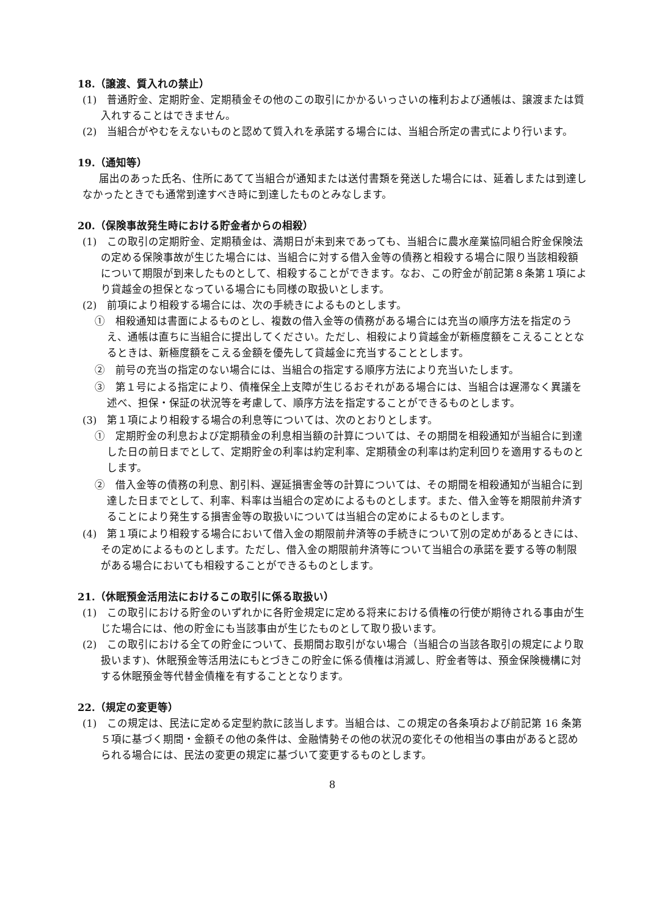18.（譲渡、質入れの禁止）
(1)　普通貯金、定期貯金、定期積金その他のこの取引にかかるいっさいの権利および通帳は、譲渡または質入れすることはできません。
(2)　当組合がやむをえないものと認めて質入れを承諾する場合には、当組合所定の書式により行います。
19.（通知等）
届出のあった氏名、住所にあてて当組合が通知または送付書類を発送した場合には、延着しまたは到達しなかったときでも通常到達すべき時に到達したものとみなします。
20.（保険事故発生時における貯金者からの相殺）
(1)　この取引の定期貯金、定期積金は、満期日が未到来であっても、当組合に農水産業協同組合貯金保険法の定める保険事故が生じた場合には、当組合に対する借入金等の債務と相殺する場合に限り当該相殺額について期限が到来したものとして、相殺することができます。なお、この貯金が前記第８条第１項により貸越金の担保となっている場合にも同様の取扱いとします。
(2)　前項により相殺する場合には、次の手続きによるものとします。
①　相殺通知は書面によるものとし、複数の借入金等の債務がある場合には充当の順序方法を指定のうえ、通帳は直ちに当組合に提出してください。ただし、相殺により貸越金が新極度額をこえることとなるときは、新極度額をこえる金額を優先して貸越金に充当することとします。
②　前号の充当の指定のない場合には、当組合の指定する順序方法により充当いたします。
③　第１号による指定により、債権保全上支障が生じるおそれがある場合には、当組合は遅滞なく異議を述べ、担保・保証の状況等を考慮して、順序方法を指定することができるものとします。
(3)　第１項により相殺する場合の利息等については、次のとおりとします。
①　定期貯金の利息および定期積金の利息相当額の計算については、その期間を相殺通知が当組合に到達した日の前日までとして、定期貯金の利率は約定利率、定期積金の利率は約定利回りを適用するものとします。
②　借入金等の債務の利息、割引料、遅延損害金等の計算については、その期間を相殺通知が当組合に到達した日までとして、利率、料率は当組合の定めによるものとします。また、借入金等を期限前弁済することにより発生する損害金等の取扱いについては当組合の定めによるものとします。
(4)　第１項により相殺する場合において借入金の期限前弁済等の手続きについて別の定めがあるときには、その定めによるものとします。ただし、借入金の期限前弁済等について当組合の承諾を要する等の制限がある場合においても相殺することができるものとします。
21.（休眠預金活用法におけるこの取引に係る取扱い）
(1)　この取引における貯金のいずれかに各貯金規定に定める将来における債権の行使が期待される事由が生じた場合には、他の貯金にも当該事由が生じたものとして取り扱います。
(2)　この取引における全ての貯金について、長期間お取引がない場合（当組合の当該各取引の規定により取扱います)、休眠預金等活用法にもとづきこの貯金に係る債権は消滅し、貯金者等は、預金保険機構に対する休眠預金等代替金債権を有することとなります。
22.（規定の変更等）
(1)　この規定は、民法に定める定型約款に該当します。当組合は、この規定の各条項および前記第 16 条第５項に基づく期間・金額その他の条件は、金融情勢その他の状況の変化その他相当の事由があると認められる場合には、民法の変更の規定に基づいて変更するものとします。
8